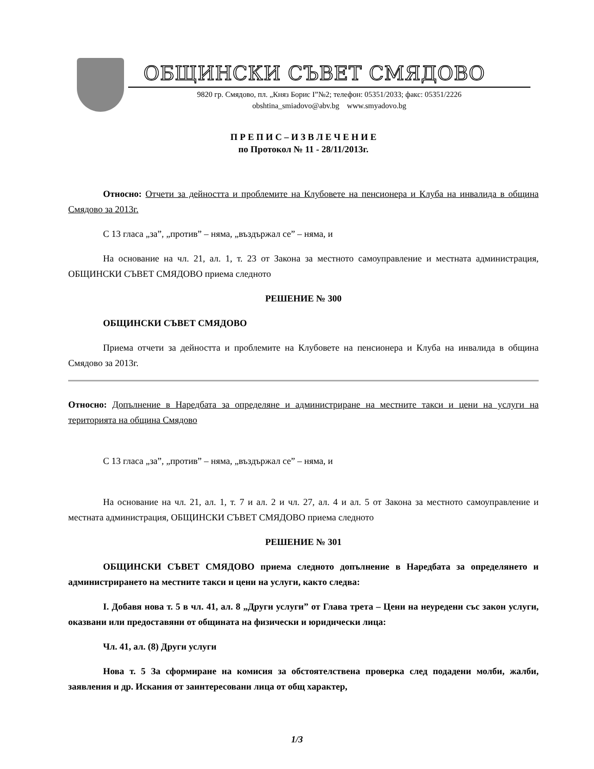ОБЩИНСКИ СЪВЕТ СМЯДОВО
9820 гр. Смядово, пл. „Княз Борис I”№2; телефон: 05351/2033; факс: 05351/2226
obshtina_smiadovo@abv.bg www.smyadovo.bg
П Р Е П И С – И З В Л Е Ч Е Н И Е
по Протокол № 11 - 28/11/2013г.
Относно: Отчети за дейността и проблемите на Клубовете на пенсионера и Клуба на инвалида в община Смядово за 2013г.
С 13 гласа „за”, „против” – няма, „въздържал се” – няма, и
На основание на чл. 21, ал. 1, т. 23 от Закона за местното самоуправление и местната администрация, ОБЩИНСКИ СЪВЕТ СМЯДОВО приема следното
РЕШЕНИЕ № 300
ОБЩИНСКИ СЪВЕТ СМЯДОВО
Приема отчети за дейността и проблемите на Клубовете на пенсионера и Клуба на инвалида в община Смядово за 2013г.
Относно: Допълнение в Наредбата за определяне и администриране на местните такси и цени на услуги на територията на община Смядово
С 13 гласа „за”, „против” – няма, „въздържал се” – няма, и
На основание на чл. 21, ал. 1, т. 7 и ал. 2 и чл. 27, ал. 4 и ал. 5 от Закона за местното самоуправление и местната администрация, ОБЩИНСКИ СЪВЕТ СМЯДОВО приема следното
РЕШЕНИЕ № 301
ОБЩИНСКИ СЪВЕТ СМЯДОВО приема следното допълнение в Наредбата за определянето и администрирането на местните такси и цени на услуги, както следва:
I. Добавя нова т. 5 в чл. 41, ал. 8 „Други услуги” от Глава трета – Цени на неуредени със закон услуги, оказвани или предоставяни от общината на физически и юридически лица:
Чл. 41, ал. (8) Други услуги
Нова т. 5 За сформиране на комисия за обстоятелствена проверка след подадени молби, жалби, заявления и др. Искания от заинтересовани лица от общ характер,
1/3